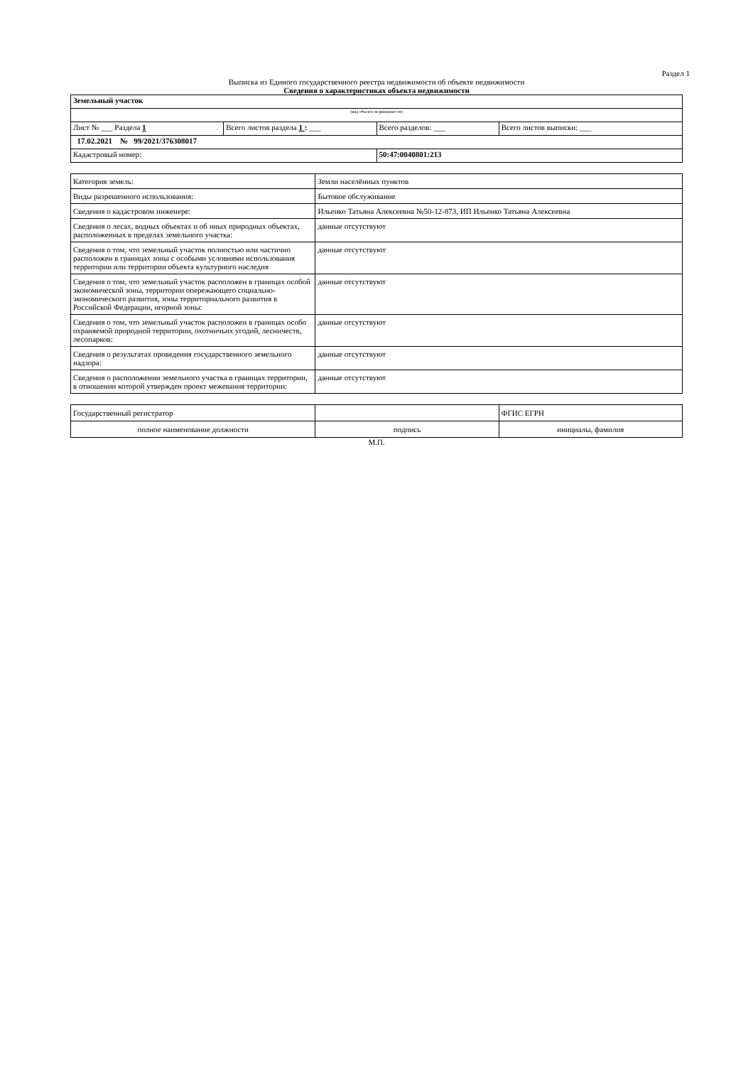Раздел 1
Выписка из Единого государственного реестра недвижимости об объекте недвижимости
Сведения о характеристиках объекта недвижимости
| Земельный участок | | | |
| (вид объекта недвижимости) | | | |
| Лист № ___ Раздела 1 | Всего листов раздела 1 : ___ | Всего разделов: ___ | Всего листов выписки: ___ |
| 17.02.2021 № 99/2021/376308017 | | | |
| Кадастровый номер: | | 50:47:0040801:213 | |
| Категория земель: | Земли населённых пунктов |
| Виды разрешенного использования: | Бытовое обслуживание |
| Сведения о кадастровом инженере: | Ильенко Татьяна Алексеевна №50-12-873, ИП Ильенко Татьяна Алексеевна |
| Сведения о лесах, водных объектах и об иных природных объектах, расположенных в пределах земельного участка: | данные отсутствуют |
| Сведения о том, что земельный участок полностью или частично расположен в границах зоны с особыми условиями использования территории или территории объекта культурного наследия | данные отсутствуют |
| Сведения о том, что земельный участок расположен в границах особой экономической зоны, территории опережающего социально-экономического развития, зоны территориального развития в Российской Федерации, игорной зоны: | данные отсутствуют |
| Сведения о том, что земельный участок расположен в границах особо охраняемой природной территории, охотничьих угодий, лесничеств, лесопарков: | данные отсутствуют |
| Сведения о результатах проведения государственного земельного надзора: | данные отсутствуют |
| Сведения о расположении земельного участка в границах территории, в отношении которой утвержден проект межевания территории: | данные отсутствуют |
| Государственный регистратор | | ФГИС ЕГРН |
| полное наименование должности | подпись | инициалы, фамилия |
М.П.